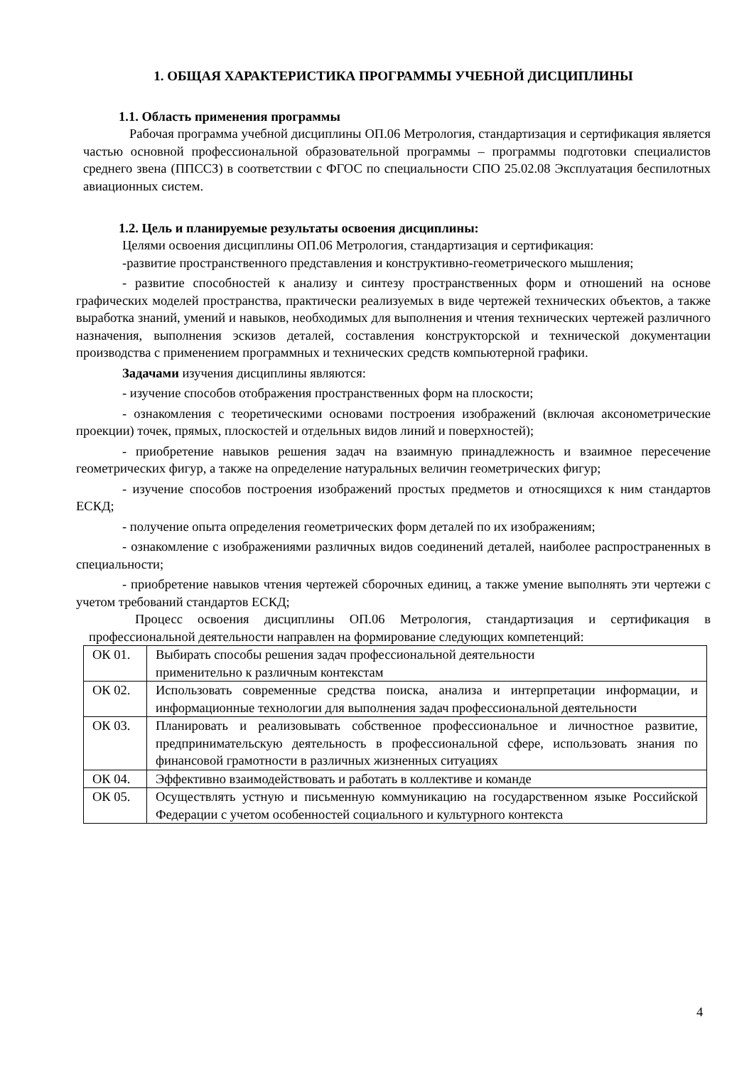1. ОБЩАЯ ХАРАКТЕРИСТИКА ПРОГРАММЫ УЧЕБНОЙ ДИСЦИПЛИНЫ
1.1. Область применения программы
Рабочая программа учебной дисциплины ОП.06 Метрология, стандартизация и сертификация является частью основной профессиональной образовательной программы – программы подготовки специалистов среднего звена (ППССЗ) в соответствии с ФГОС по специальности СПО 25.02.08 Эксплуатация беспилотных авиационных систем.
1.2. Цель и планируемые результаты освоения дисциплины:
Целями освоения дисциплины ОП.06 Метрология, стандартизация и сертификация:
-развитие пространственного представления и конструктивно-геометрического мышления;
- развитие способностей к анализу и синтезу пространственных форм и отношений на основе графических моделей пространства, практически реализуемых в виде чертежей технических объектов, а также выработка знаний, умений и навыков, необходимых для выполнения и чтения технических чертежей различного назначения, выполнения эскизов деталей, составления конструкторской и технической документации производства с применением программных и технических средств компьютерной графики.
Задачами изучения дисциплины являются:
- изучение способов отображения пространственных форм на плоскости;
- ознакомления с теоретическими основами построения изображений (включая аксонометрические проекции) точек, прямых, плоскостей и отдельных видов линий и поверхностей);
- приобретение навыков решения задач на взаимную принадлежность и взаимное пересечение геометрических фигур, а также на определение натуральных величин геометрических фигур;
- изучение способов построения изображений простых предметов и относящихся к ним стандартов ЕСКД;
- получение опыта определения геометрических форм деталей по их изображениям;
- ознакомление с изображениями различных видов соединений деталей, наиболее распространенных в специальности;
- приобретение навыков чтения чертежей сборочных единиц, а также умение выполнять эти чертежи с учетом требований стандартов ЕСКД;
Процесс освоения дисциплины ОП.06 Метрология, стандартизация и сертификация в профессиональной деятельности направлен на формирование следующих компетенций:
| ОК 01. | Выбирать способы решения задач профессиональной деятельности применительно к различным контекстам |
| ОК 02. | Использовать современные средства поиска, анализа и интерпретации информации, и информационные технологии для выполнения задач профессиональной деятельности |
| ОК 03. | Планировать и реализовывать собственное профессиональное и личностное развитие, предпринимательскую деятельность в профессиональной сфере, использовать знания по финансовой грамотности в различных жизненных ситуациях |
| ОК 04. | Эффективно взаимодействовать и работать в коллективе и команде |
| ОК 05. | Осуществлять устную и письменную коммуникацию на государственном языке Российской Федерации с учетом особенностей социального и культурного контекста |
4